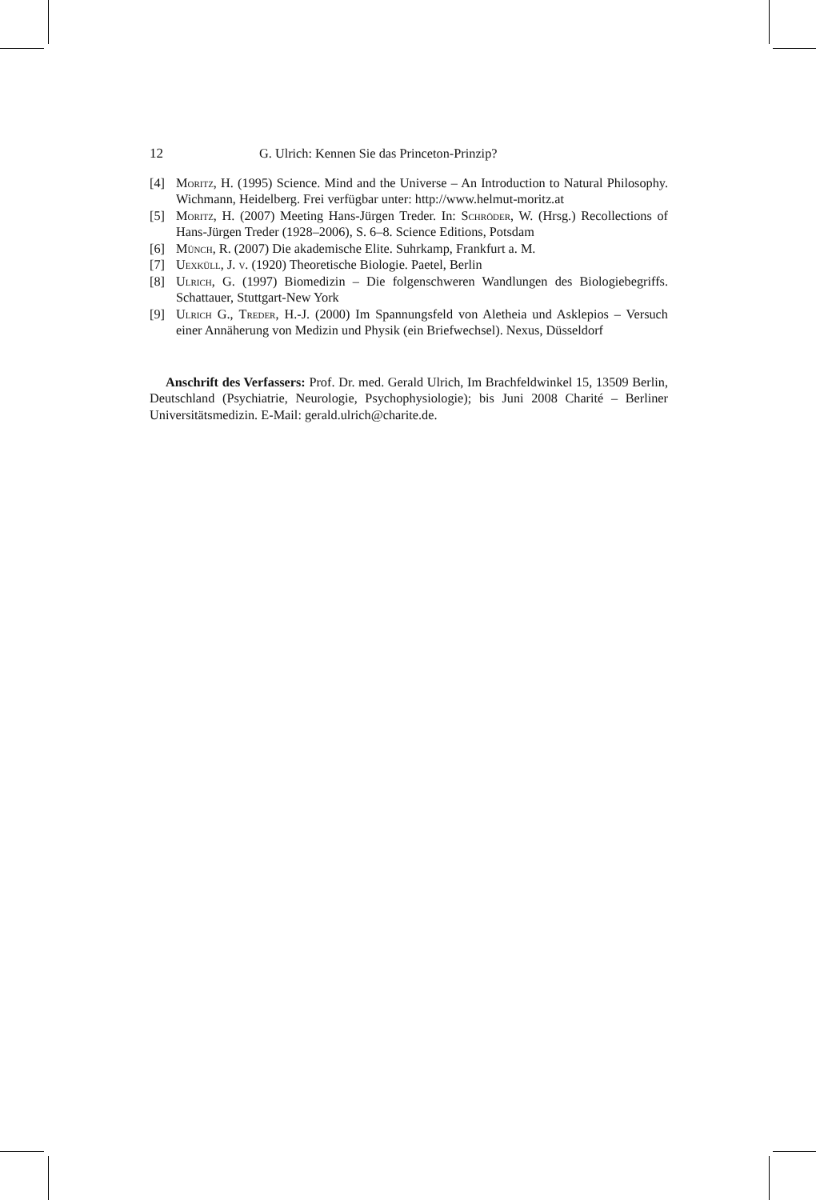12 G. Ulrich: Kennen Sie das Princeton-Prinzip?
[4] Moritz, H. (1995) Science. Mind and the Universe – An Introduction to Natural Philosophy. Wichmann, Heidelberg. Frei verfügbar unter: http://www.helmut-moritz.at
[5] Moritz, H. (2007) Meeting Hans-Jürgen Treder. In: Schröder, W. (Hrsg.) Recollections of Hans-Jürgen Treder (1928–2006), S. 6–8. Science Editions, Potsdam
[6] Münch, R. (2007) Die akademische Elite. Suhrkamp, Frankfurt a. M.
[7] Uexküll, J. v. (1920) Theoretische Biologie. Paetel, Berlin
[8] Ulrich, G. (1997) Biomedizin – Die folgenschweren Wandlungen des Biologiebegriffs. Schattauer, Stuttgart-New York
[9] Ulrich G., Treder, H.-J. (2000) Im Spannungsfeld von Aletheia und Asklepios – Versuch einer Annäherung von Medizin und Physik (ein Briefwechsel). Nexus, Düsseldorf
Anschrift des Verfassers: Prof. Dr. med. Gerald Ulrich, Im Brachfeldwinkel 15, 13509 Berlin, Deutschland (Psychiatrie, Neurologie, Psychophysiologie); bis Juni 2008 Charité – Berliner Universitätsmedizin. E-Mail: gerald.ulrich@charite.de.